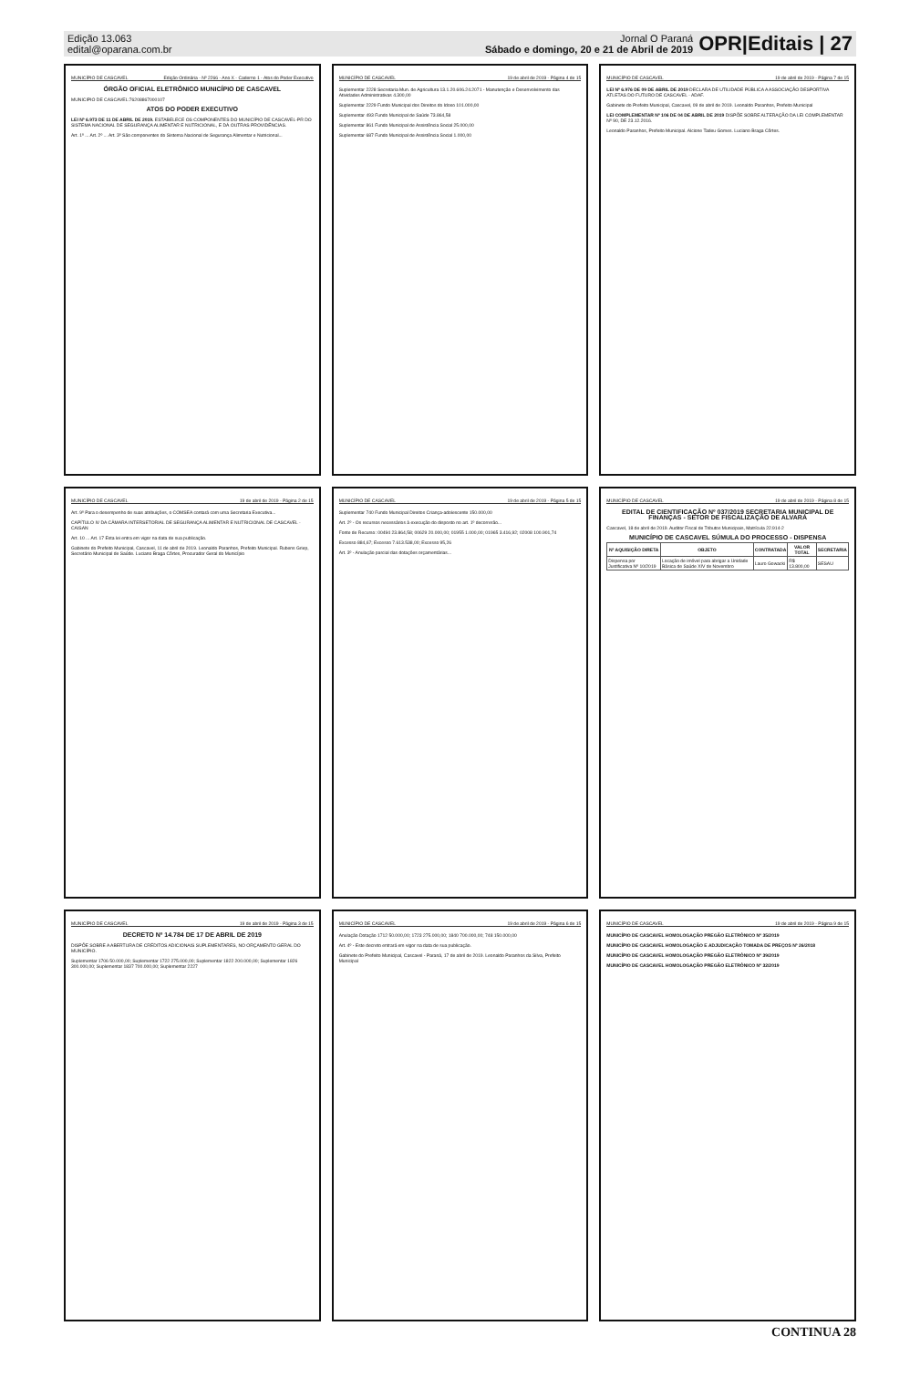Edição 13.063
edital@oparana.com.br
Jornal O Paraná
Sábado e domingo, 20 e 21 de Abril de 2019
OPR|Editais | 27
MUNICÍPIO DE CASCAVEL Edição Ordinária - Nº 2266 - Ano X - Caderno 1 - Atos do Poder Executivo
ÓRGÃO OFICIAL ELETRÔNICO MUNICÍPIO DE CASCAVEL
MUNICIPIO DE CASCAVEL:76208867000107
ATOS DO PODER EXECUTIVO
LEI Nº 6.973 DE 11 DE ABRIL DE 2019. ESTABELECE OS COMPONENTES DO MUNICÍPIO DE CASCAVEL-PR DO SISTEMA NACIONAL DE SEGURANÇA ALIMENTAR E NUTRICIONAL, E DÁ OUTRAS PROVIDÊNCIAS.
Art. 1º ... Art. 2º ... Art. 3º São componentes do Sistema Nacional de Segurança Alimentar e Nutricional...
MUNICÍPIO DE CASCAVEL 19 de abril de 2019 - Página 4 de 15
Suplementar 2228 Secretaria Mun. de Agricultura 13.1.20.606.24.2071 - Manutenção e Desenvolvimento das Atividades Administrativas 4.300,00
Suplementar 2229 Fundo Municipal dos Direitos do Idoso 101.000,00
Suplementar 493 Fundo Municipal de Saúde 73.864,58
Suplementar 861 Fundo Municipal de Assistência Social 25.000,00
Suplementar 687 Fundo Municipal de Assistência Social 1.000,00
MUNICÍPIO DE CASCAVEL 19 de abril de 2019 - Página 7 de 15
LEI Nº 6.976 DE 09 DE ABRIL DE 2019 DECLARA DE UTILIDADE PÚBLICA A ASSOCIAÇÃO DESPORTIVA ATLETAS DO FUTURO DE CASCAVEL - ADAF.
Gabinete do Prefeito Municipal, Cascavel, 09 de abril de 2019. Leonaldo Paranhos, Prefeito Municipal
LEI COMPLEMENTAR Nº 106 DE 04 DE ABRIL DE 2019 DISPÕE SOBRE ALTERAÇÃO DA LEI COMPLEMENTAR Nº 90, DE 23.12.2016.
Leonaldo Paranhos, Prefeito Municipal. Alcione Tadeu Gomes. Luciano Braga Côrtes.
MUNICÍPIO DE CASCAVEL 19 de abril de 2019 - Página 2 de 15
Art. 9º Para o desempenho de suas atribuições, o COMSEA contará com uma Secretaria Executiva...
CAPÍTULO IV DA CÂMARA INTERSETORIAL DE SEGURANÇA ALIMENTAR E NUTRICIONAL DE CASCAVEL - CAISAN
Art. 10 ... Art. 17 Esta lei entra em vigor na data de sua publicação.
Gabinete do Prefeito Municipal, Cascavel, 11 de abril de 2019. Leonaldo Paranhos, Prefeito Municipal. Rubens Griep, Secretário Municipal de Saúde. Luciano Braga Côrtes, Procurador Geral do Município
MUNICÍPIO DE CASCAVEL 19 de abril de 2019 - Página 5 de 15
Suplementar 740 Fundo Municipal Direitos Criança-adolescente 150.000,00
Art. 2º - Os recursos necessários à execução do disposto no art. 1º decorrerão...
Fonte de Recurso: 00494 23.864,58; 00629 20.000,00; 01955 1.000,00; 01965 3.416,92; 02008 100.901,74
Excesso 884,67; Excesso 7.613.538,00; Excesso 95,26
Art. 3º - Anulação parcial das dotações orçamentárias...
MUNICÍPIO DE CASCAVEL 19 de abril de 2019 - Página 8 de 15
EDITAL DE CIENTIFICAÇÃO Nº 037/2019 SECRETARIA MUNICIPAL DE FINANÇAS - SETOR DE FISCALIZAÇÃO DE ALVARÁ
Cascavel, 18 de abril de 2019. Auditor Fiscal de Tributos Municipais, Matrícula 22.914-2
MUNICÍPIO DE CASCAVEL SÚMULA DO PROCESSO - DISPENSA
| Nº AQUISIÇÃO DIRETA | OBJETO | CONTRATADA | VALOR TOTAL | SECRETARIA |
| --- | --- | --- | --- | --- |
| Dispensa por Justificativa Nº 10/2019 | Locação de imóvel para abrigar a Unidade Básica de Saúde XIV de Novembro | Lauro Gowacki | R$ 13.800,00 | SESAU |
MUNICÍPIO DE CASCAVEL 19 de abril de 2019 - Página 3 de 15
DECRETO Nº 14.784 DE 17 DE ABRIL DE 2019
DISPÕE SOBRE A ABERTURA DE CRÉDITOS ADICIONAIS SUPLEMENTARES, NO ORÇAMENTO GERAL DO MUNICÍPIO.
Suplementar 1706 50.000,00; Suplementar 1722 275.000,00; Suplementar 1822 200.000,00; Suplementar 1826 300.000,00; Suplementar 1837 700.000,00; Suplementar 2227
MUNICÍPIO DE CASCAVEL 19 de abril de 2019 - Página 6 de 15
Anulação Dotação 1712 50.000,00; 1723 275.000,00; 1840 700.000,00; 748 150.000,00
Art. 4º - Este decreto entrará em vigor na data de sua publicação.
Gabinete do Prefeito Municipal, Cascavel - Paraná, 17 de abril de 2019. Leonaldo Paranhos da Silva, Prefeito Municipal
MUNICÍPIO DE CASCAVEL 19 de abril de 2019 - Página 9 de 15
MUNICÍPIO DE CASCAVEL HOMOLOGAÇÃO PREGÃO ELETRÔNICO Nº 35/2019
MUNICÍPIO DE CASCAVEL HOMOLOGAÇÃO E ADJUDICAÇÃO TOMADA DE PREÇOS Nº 26/2018
MUNICÍPIO DE CASCAVEL HOMOLOGAÇÃO PREGÃO ELETRÔNICO Nº 39/2019
MUNICÍPIO DE CASCAVEL HOMOLOGAÇÃO PREGÃO ELETRÔNICO Nº 32/2019
CONTINUA 28